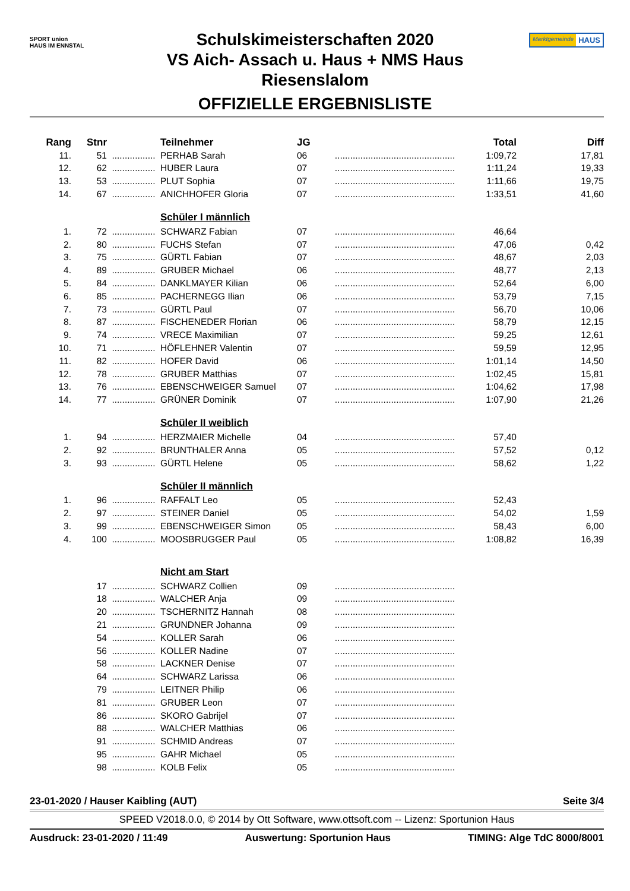SPORT union
HAUS IM ENNSTAL
Schulskimeisterschaften 2020
VS Aich- Assach u. Haus + NMS Haus
Riesenslalom
OFFIZIELLE ERGEBNISLISTE
Marktgemeinde HAUS
| Rang | Stnr | | Teilnehmer | JG | | Total | Diff |
| --- | --- | --- | --- | --- | --- | --- | --- |
| 11. | 51 | ................. | PERHAB Sarah | 06 | ............................................... | 1:09,72 | 17,81 |
| 12. | 62 | ................. | HUBER Laura | 07 | ............................................... | 1:11,24 | 19,33 |
| 13. | 53 | ................. | PLUT Sophia | 07 | ............................................... | 1:11,66 | 19,75 |
| 14. | 67 | ................. | ANICHHOFER Gloria | 07 | ............................................... | 1:33,51 | 41,60 |
| | | | Schüler I männlich | | | | |
| 1. | 72 | ................. | SCHWARZ Fabian | 07 | ............................................... | 46,64 | |
| 2. | 80 | ................. | FUCHS Stefan | 07 | ............................................... | 47,06 | 0,42 |
| 3. | 75 | ................. | GÜRTL Fabian | 07 | ............................................... | 48,67 | 2,03 |
| 4. | 89 | ................. | GRUBER Michael | 06 | ............................................... | 48,77 | 2,13 |
| 5. | 84 | ................. | DANKLMAYER Kilian | 06 | ............................................... | 52,64 | 6,00 |
| 6. | 85 | ................. | PACHERNEGG Ilian | 06 | ............................................... | 53,79 | 7,15 |
| 7. | 73 | ................. | GÜRTL Paul | 07 | ............................................... | 56,70 | 10,06 |
| 8. | 87 | ................. | FISCHENEDER Florian | 06 | ............................................... | 58,79 | 12,15 |
| 9. | 74 | ................. | VRECE Maximilian | 07 | ............................................... | 59,25 | 12,61 |
| 10. | 71 | ................. | HÖFLEHNER Valentin | 07 | ............................................... | 59,59 | 12,95 |
| 11. | 82 | ................. | HOFER David | 06 | ............................................... | 1:01,14 | 14,50 |
| 12. | 78 | ................. | GRUBER Matthias | 07 | ............................................... | 1:02,45 | 15,81 |
| 13. | 76 | ................. | EBENSCHWEIGER Samuel | 07 | ............................................... | 1:04,62 | 17,98 |
| 14. | 77 | ................. | GRÜNER Dominik | 07 | ............................................... | 1:07,90 | 21,26 |
| | | | Schüler II weiblich | | | | |
| 1. | 94 | ................. | HERZMAIER Michelle | 04 | ............................................... | 57,40 | |
| 2. | 92 | ................. | BRUNTHALER Anna | 05 | ............................................... | 57,52 | 0,12 |
| 3. | 93 | ................. | GÜRTL Helene | 05 | ............................................... | 58,62 | 1,22 |
| | | | Schüler II männlich | | | | |
| 1. | 96 | ................. | RAFFALT Leo | 05 | ............................................... | 52,43 | |
| 2. | 97 | ................. | STEINER Daniel | 05 | ............................................... | 54,02 | 1,59 |
| 3. | 99 | ................. | EBENSCHWEIGER Simon | 05 | ............................................... | 58,43 | 6,00 |
| 4. | 100 | ................. | MOOSBRUGGER Paul | 05 | ............................................... | 1:08,82 | 16,39 |
| | | | Nicht am Start | | | | |
| | 17 | ................. | SCHWARZ Collien | 09 | ............................................... | | |
| | 18 | ................. | WALCHER Anja | 09 | ............................................... | | |
| | 20 | ................. | TSCHERNITZ Hannah | 08 | ............................................... | | |
| | 21 | ................. | GRUNDNER Johanna | 09 | ............................................... | | |
| | 54 | ................. | KOLLER Sarah | 06 | ............................................... | | |
| | 56 | ................. | KOLLER Nadine | 07 | ............................................... | | |
| | 58 | ................. | LACKNER Denise | 07 | ............................................... | | |
| | 64 | ................. | SCHWARZ Larissa | 06 | ............................................... | | |
| | 79 | ................. | LEITNER Philip | 06 | ............................................... | | |
| | 81 | ................. | GRUBER Leon | 07 | ............................................... | | |
| | 86 | ................. | SKORO Gabrijel | 07 | ............................................... | | |
| | 88 | ................. | WALCHER Matthias | 06 | ............................................... | | |
| | 91 | ................. | SCHMID Andreas | 07 | ............................................... | | |
| | 95 | ................. | GAHR Michael | 05 | ............................................... | | |
| | 98 | ................. | KOLB Felix | 05 | ............................................... | | |
23-01-2020 / Hauser Kaibling (AUT) Seite 3/4
SPEED V2018.0.0, © 2014 by Ott Software, www.ottsoft.com -- Lizenz: Sportunion Haus
Ausdruck: 23-01-2020 / 11:49 Auswertung: Sportunion Haus TIMING: Alge TdC 8000/8001